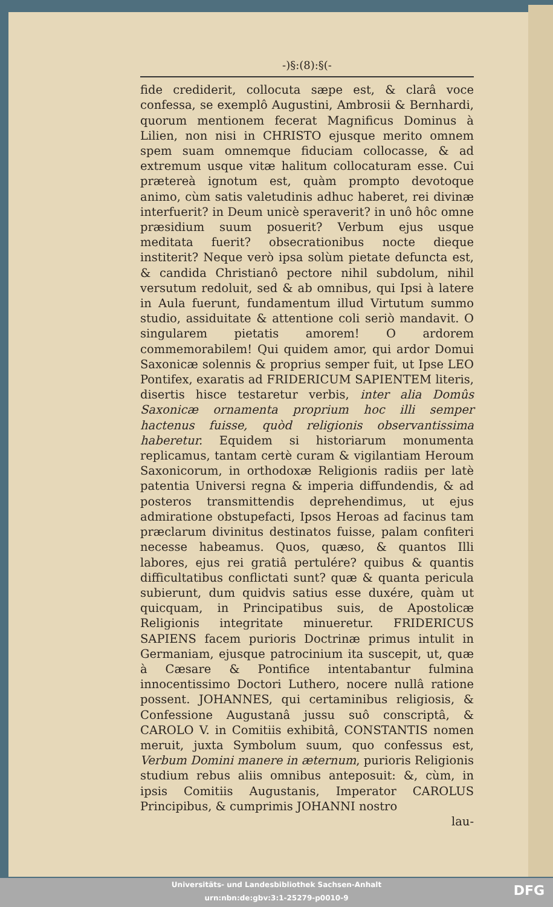-)§:(8):§(-
fide crediderit, collocuta sæpe est, & clarâ voce confessa, se exemplô Augustini, Ambrosii & Bernhardi, quorum mentionem fecerat Magnificus Dominus à Lilien, non nisi in CHRISTO ejusque merito omnem spem suam omnemque fiduciam collocasse, & ad extremum usque vitæ halitum collocaturam esse. Cui prætereà ignotum est, quàm prompto devotoque animo, cùm satis valetudinis adhuc haberet, rei divinæ interfuerit? in Deum unicè speraverit? in unô hôc omne præsidium suum posuerit? Verbum ejus usque meditata fuerit? obsecrationibus nocte dieque institerit? Neque verò ipsa solùm pietate defuncta est, & candida Christianô pectore nihil subdolum, nihil versutum redoluit, sed & ab omnibus, qui Ipsi à latere in Aula fuerunt, fundamentum illud Virtutum summo studio, assiduitate & attentione coli seriò mandavit. O singularem pietatis amorem! O ardorem commemorabilem! Qui quidem amor, qui ardor Domui Saxonicæ solennis & proprius semper fuit, ut Ipse LEO Pontifex, exaratis ad FRIDERICUM SAPIENTEM literis, disertis hisce testaretur verbis, inter alia Domûs Saxonicæ ornamenta proprium hoc illi semper hactenus fuisse, quòd religionis observantissima haberetur. Equidem si historiarum monumenta replicamus, tantam certè curam & vigilantiam Heroum Saxonicorum, in orthodoxæ Religionis radiis per latè patentia Universi regna & imperia diffundendis, & ad posteros transmittendis deprehendimus, ut ejus admiratione obstupefacti, Ipsos Heroas ad facinus tam præclarum divinitus destinatos fuisse, palam confiteri necesse habeamus. Quos, quæso, & quantos Illi labores, ejus rei gratiâ pertulére? quibus & quantis difficultatibus conflictati sunt? quæ & quanta pericula subierunt, dum quidvis satius esse duxére, quàm ut quicquam, in Principatibus suis, de Apostolicæ Religionis integritate minueretur. FRIDERICUS SAPIENS facem purioris Doctrinæ primus intulit in Germaniam, ejusque patrocinium ita suscepit, ut, quæ à Cæsare & Pontifice intentabantur fulmina innocentissimo Doctori Luthero, nocere nullâ ratione possent. JOHANNES, qui certaminibus religiosis, & Confessione Augustanâ jussu suô conscriptâ, & CAROLO V. in Comitiis exhibitâ, CONSTANTIS nomen meruit, juxta Symbolum suum, quo confessus est, Verbum Domini manere in æternum, purioris Religionis studium rebus aliis omnibus anteposuit: &, cùm, in ipsis Comitiis Augustanis, Imperator CAROLUS Principibus, & cumprimis JOHANNI nostro
lau-
Universitäts- und Landesbibliothek Sachsen-Anhalt
urn:nbn:de:gbv:3:1-25279-p0010-9
DFG